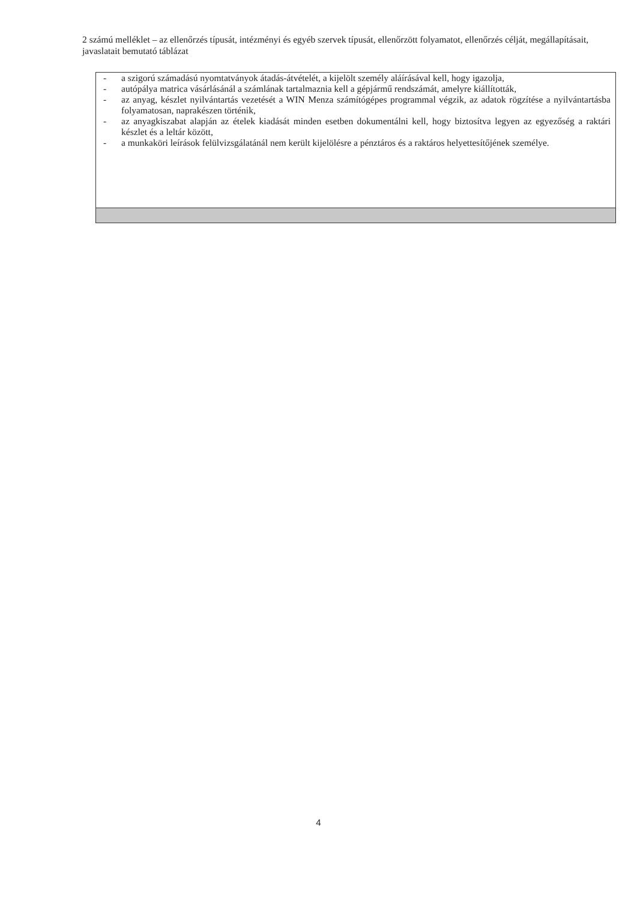2 számú melléklet – az ellenőrzés típusát, intézményi és egyéb szervek típusát, ellenőrzött folyamatot, ellenőrzés célját, megállapításait, javaslatait bemutató táblázat
| - a szigorú számadású nyomtatványok átadás-átvételét, a kijelölt személy aláírásával kell, hogy igazolja, - autópálya matrica vásárlásánál a számlának tartalmaznia kell a gépjármű rendszámát, amelyre kiállították, - az anyag, készlet nyilvántartás vezetését a WIN Menza számítógépes programmal végzik, az adatok rögzítése a nyilvántartásba folyamatosan, naprakészen történik, - az anyagkiszabat alapján az ételek kiadását minden esetben dokumentálni kell, hogy biztosítva legyen az egyezőség a raktári készlet és a leltár között, - a munkaköri leírások felülvizsgálatánál nem került kijelölésre a pénztáros és a raktáros helyettesítőjének személye. |
4